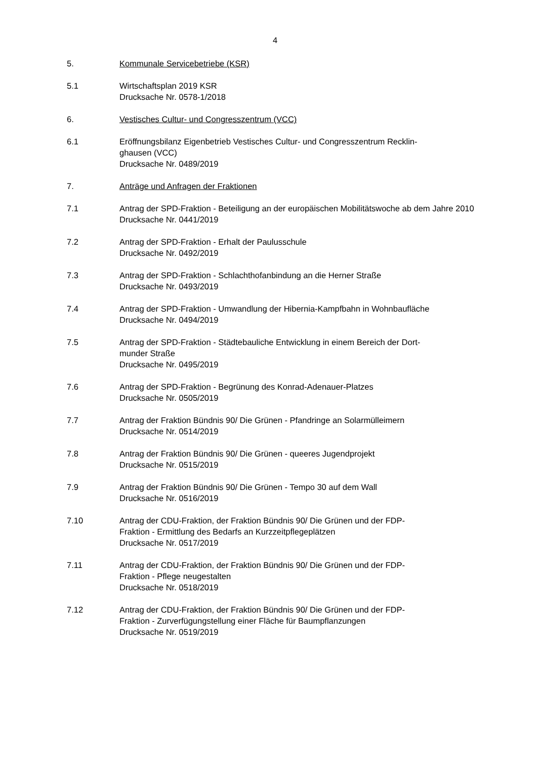4
5. Kommunale Servicebetriebe (KSR)
5.1 Wirtschaftsplan 2019 KSR
Drucksache Nr. 0578-1/2018
6. Vestisches Cultur- und Congresszentrum (VCC)
6.1 Eröffnungsbilanz Eigenbetrieb Vestisches Cultur- und Congresszentrum Recklin-
ghausen (VCC)
Drucksache Nr. 0489/2019
7. Anträge und Anfragen der Fraktionen
7.1 Antrag der SPD-Fraktion - Beteiligung an der europäischen Mobilitätswoche ab dem Jahre 2010
Drucksache Nr. 0441/2019
7.2 Antrag der SPD-Fraktion - Erhalt der Paulusschule
Drucksache Nr. 0492/2019
7.3 Antrag der SPD-Fraktion - Schlachthofanbindung an die Herner Straße
Drucksache Nr. 0493/2019
7.4 Antrag der SPD-Fraktion - Umwandlung der Hibernia-Kampfbahn in Wohnbaufläche
Drucksache Nr. 0494/2019
7.5 Antrag der SPD-Fraktion - Städtebauliche Entwicklung in einem Bereich der Dort-
munder Straße
Drucksache Nr. 0495/2019
7.6 Antrag der SPD-Fraktion - Begrünung des Konrad-Adenauer-Platzes
Drucksache Nr. 0505/2019
7.7 Antrag der Fraktion Bündnis 90/ Die Grünen - Pfandringe an Solarmülleimern
Drucksache Nr. 0514/2019
7.8 Antrag der Fraktion Bündnis 90/ Die Grünen - queeres Jugendprojekt
Drucksache Nr. 0515/2019
7.9 Antrag der Fraktion Bündnis 90/ Die Grünen - Tempo 30 auf dem Wall
Drucksache Nr. 0516/2019
7.10 Antrag der CDU-Fraktion, der Fraktion Bündnis 90/ Die Grünen und der FDP-
Fraktion - Ermittlung des Bedarfs an Kurzzeitpflegeplätzen
Drucksache Nr. 0517/2019
7.11 Antrag der CDU-Fraktion, der Fraktion Bündnis 90/ Die Grünen und der FDP-
Fraktion - Pflege neugestalten
Drucksache Nr. 0518/2019
7.12 Antrag der CDU-Fraktion, der Fraktion Bündnis 90/ Die Grünen und der FDP-
Fraktion - Zurverfügungstellung einer Fläche für Baumpflanzungen
Drucksache Nr. 0519/2019